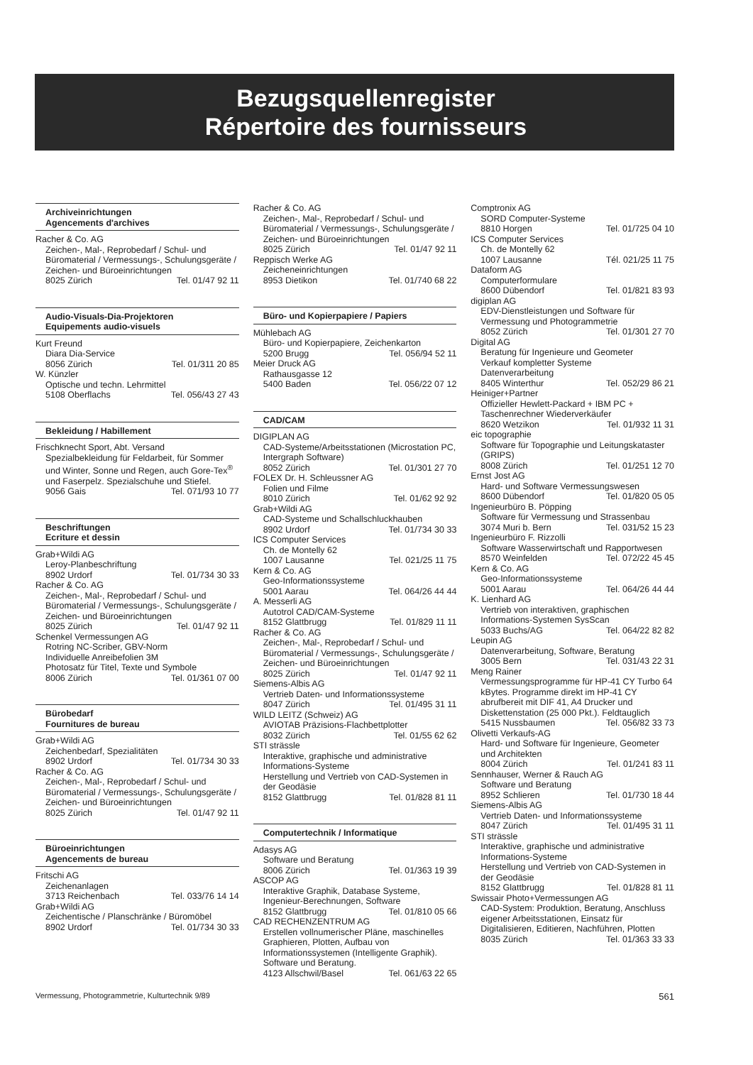Bezugsquellenregister
Répertoire des fournisseurs
Archiveinrichtungen
Agencements d'archives
Racher & Co. AG
Zeichen-, Mal-, Reprobedarf / Schul- und Büromaterial / Vermessungs-, Schulungsgeräte / Zeichen- und Büroeinrichtungen
8025 Zürich Tel. 01/47 92 11
Audio-Visuals-Dia-Projektoren
Equipements audio-visuels
Kurt Freund
Diara Dia-Service
8056 Zürich Tel. 01/311 20 85
W. Künzler
Optische und techn. Lehrmittel
5108 Oberflachs Tel. 056/43 27 43
Bekleidung / Habillement
Frischknecht Sport, Abt. Versand
Spezialbekleidung für Feldarbeit, für Sommer und Winter, Sonne und Regen, auch Gore-Tex<sup>®</sup> und Faserpelz. Spezialschuhe und Stiefel.
9056 Gais Tel. 071/93 10 77
Beschriftungen
Ecriture et dessin
Grab+Wildi AG
Leroy-Planbeschriftung
8902 Urdorf Tel. 01/734 30 33
Racher & Co. AG
Zeichen-, Mal-, Reprobedarf / Schul- und Büromaterial / Vermessungs-, Schulungsgeräte / Zeichen- und Büroeinrichtungen
8025 Zürich Tel. 01/47 92 11
Schenkel Vermessungen AG
Rotring NC-Scriber, GBV-Norm
Individuelle Anreibefolien 3M
Photosatz für Titel, Texte und Symbole
8006 Zürich Tel. 01/361 07 00
Bürobedarf
Fournitures de bureau
Grab+Wildi AG
Zeichenbedarf, Spezialitäten
8902 Urdorf Tel. 01/734 30 33
Racher & Co. AG
Zeichen-, Mal-, Reprobedarf / Schul- und Büromaterial / Vermessungs-, Schulungsgeräte / Zeichen- und Büroeinrichtungen
8025 Zürich Tel. 01/47 92 11
Büroeinrichtungen
Agencements de bureau
Fritschi AG
Zeichenanlagen
3713 Reichenbach Tel. 033/76 14 14
Grab+Wildi AG
Zeichentische / Planschränke / Büromöbel
8902 Urdorf Tel. 01/734 30 33
Racher & Co. AG
Zeichen-, Mal-, Reprobedarf / Schul- und Büromaterial / Vermessungs-, Schulungsgeräte / Zeichen- und Büroeinrichtungen
8025 Zürich Tel. 01/47 92 11
Reppisch Werke AG
Zeicheneinrichtungen
8953 Dietikon Tel. 01/740 68 22
Büro- und Kopierpapiere / Papiers
Mühlebach AG
Büro- und Kopierpapiere, Zeichenkarton
5200 Brugg Tel. 056/94 52 11
Meier Druck AG
Rathausgasse 12
5400 Baden Tel. 056/22 07 12
CAD/CAM
DIGIPLAN AG
CAD-Systeme/Arbeitsstationen (Microstation PC, Intergraph Software)
8052 Zürich Tel. 01/301 27 70
FOLEX Dr. H. Schleussner AG
Folien und Filme
8010 Zürich Tel. 01/62 92 92
Grab+Wildi AG
CAD-Systeme und Schallschluckhauben
8902 Urdorf Tel. 01/734 30 33
ICS Computer Services
Ch. de Montelly 62
1007 Lausanne Tel. 021/25 11 75
Kern & Co. AG
Geo-Informationssysteme
5001 Aarau Tel. 064/26 44 44
A. Messerli AG
Autotrol CAD/CAM-Systeme
8152 Glattbrugg Tel. 01/829 11 11
Racher & Co. AG
Zeichen-, Mal-, Reprobedarf / Schul- und Büromaterial / Vermessungs-, Schulungsgeräte / Zeichen- und Büroeinrichtungen
8025 Zürich Tel. 01/47 92 11
Siemens-Albis AG
Vertrieb Daten- und Informationssysteme
8047 Zürich Tel. 01/495 31 11
WILD LEITZ (Schweiz) AG
AVIOTAB Präzisions-Flachbettplotter
8032 Zürich Tel. 01/55 62 62
STI strässle
Interaktive, graphische und administrative Informations-Systeme
Herstellung und Vertrieb von CAD-Systemen in der Geodäsie
8152 Glattbrugg Tel. 01/828 81 11
Computertechnik / Informatique
Adasys AG
Software und Beratung
8006 Zürich Tel. 01/363 19 39
ASCOP AG
Interaktive Graphik, Database Systeme, Ingenieur-Berechnungen, Software
8152 Glattbrugg Tel. 01/810 05 66
CAD RECHENZENTRUM AG
Erstellen vollnumerischer Pläne, maschinelles Graphieren, Plotten, Aufbau von Informationssystemen (Intelligente Graphik). Software und Beratung.
4123 Allschwil/Basel Tel. 061/63 22 65
Comptronix AG
SORD Computer-Systeme
8810 Horgen Tel. 01/725 04 10
ICS Computer Services
Ch. de Montelly 62
1007 Lausanne Tél. 021/25 11 75
Dataform AG
Computerformulare
8600 Dübendorf Tel. 01/821 83 93
digiplan AG
EDV-Dienstleistungen und Software für Vermessung und Photogrammetrie
8052 Zürich Tel. 01/301 27 70
Digital AG
Beratung für Ingenieure und Geometer
Verkauf kompletter Systeme
Datenverarbeitung
8405 Winterthur Tel. 052/29 86 21
Heiniger+Partner
Offizieller Hewlett-Packard + IBM PC + Taschenrechner Wiederverkäufer
8620 Wetzikon Tel. 01/932 11 31
eic topographie
Software für Topographie und Leitungskataster (GRIPS)
8008 Zürich Tel. 01/251 12 70
Ernst Jost AG
Hard- und Software Vermessungswesen
8600 Dübendorf Tel. 01/820 05 05
Ingenieurbüro B. Pöpping
Software für Vermessung und Strassenbau
3074 Muri b. Bern Tel. 031/52 15 23
Ingenieurbüro F. Rizzolli
Software Wasserwirtschaft und Rapportwesen
8570 Weinfelden Tel. 072/22 45 45
Kern & Co. AG
Geo-Informationssysteme
5001 Aarau Tel. 064/26 44 44
K. Lienhard AG
Vertrieb von interaktiven, graphischen Informations-Systemen SysScan
5033 Buchs/AG Tel. 064/22 82 82
Leupin AG
Datenverarbeitung, Software, Beratung
3005 Bern Tel. 031/43 22 31
Meng Rainer
Vermessungsprogramme für HP-41 CY Turbo 64 kBytes. Programme direkt im HP-41 CY abrufbereit mit DIF 41, A4 Drucker und Diskettenstation (25 000 Pkt.). Feldtauglich
5415 Nussbaumen Tel. 056/82 33 73
Olivetti Verkaufs-AG
Hard- und Software für Ingenieure, Geometer und Architekten
8004 Zürich Tel. 01/241 83 11
Sennhauser, Werner & Rauch AG
Software und Beratung
8952 Schlieren Tel. 01/730 18 44
Siemens-Albis AG
Vertrieb Daten- und Informationssysteme
8047 Zürich Tel. 01/495 31 11
STI strässle
Interaktive, graphische und administrative Informations-Systeme
Herstellung und Vertrieb von CAD-Systemen in der Geodäsie
8152 Glattbrugg Tel. 01/828 81 11
Swissair Photo+Vermessungen AG
CAD-System: Produktion, Beratung, Anschluss eigener Arbeitsstationen, Einsatz für Digitalisieren, Editieren, Nachführen, Plotten
8035 Zürich Tel. 01/363 33 33
Vermessung, Photogrammetrie, Kulturtechnik 9/89 561